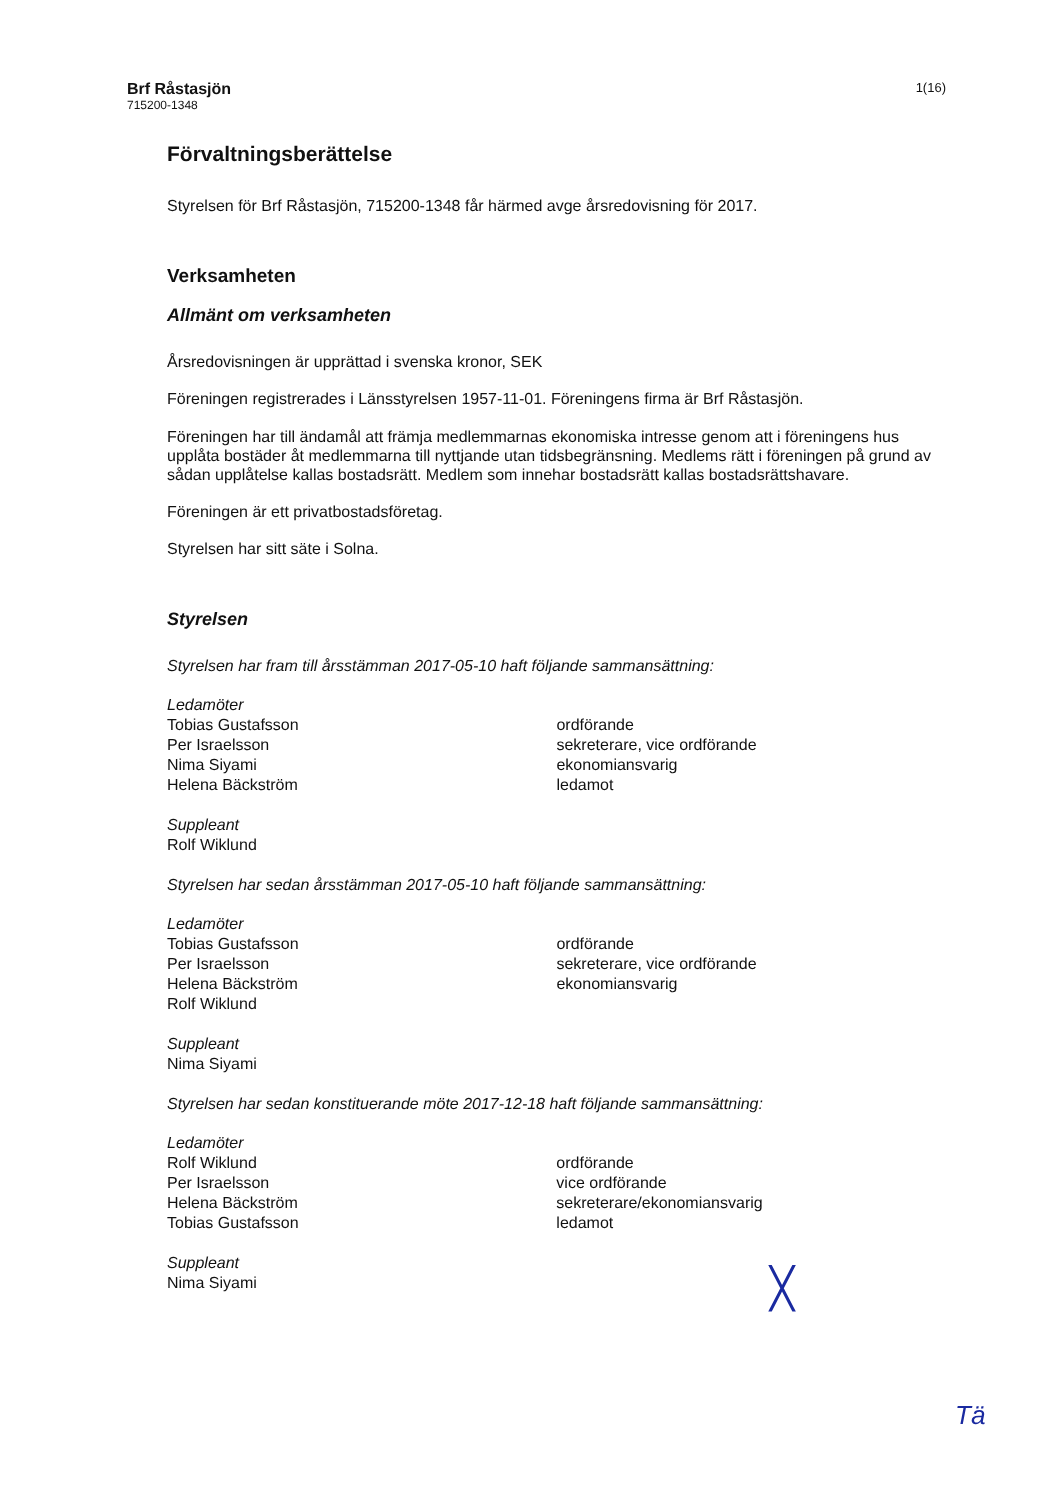Brf Råstasjön
715200-1348
1(16)
Förvaltningsberättelse
Styrelsen för Brf Råstasjön, 715200-1348 får härmed avge årsredovisning för 2017.
Verksamheten
Allmänt om verksamheten
Årsredovisningen är upprättad i svenska kronor, SEK
Föreningen registrerades i Länsstyrelsen 1957-11-01. Föreningens firma är Brf Råstasjön.
Föreningen har till ändamål att främja medlemmarnas ekonomiska intresse genom att i föreningens hus upplåta bostäder åt medlemmarna till nyttjande utan tidsbegränsning. Medlems rätt i föreningen på grund av sådan upplåtelse kallas bostadsrätt. Medlem som innehar bostadsrätt kallas bostadsrättshavare.
Föreningen är ett privatbostadsföretag.
Styrelsen har sitt säte i Solna.
Styrelsen
Styrelsen har fram till årsstämman 2017-05-10 haft följande sammansättning:
| Ledamöter | |
| Tobias Gustafsson | ordförande |
| Per Israelsson | sekreterare, vice ordförande |
| Nima Siyami | ekonomiansvarig |
| Helena Bäckström | ledamot |
| Suppleant | |
| Rolf Wiklund | |
Styrelsen har sedan årsstämman 2017-05-10 haft följande sammansättning:
| Ledamöter | |
| Tobias Gustafsson | ordförande |
| Per Israelsson | sekreterare, vice ordförande |
| Helena Bäckström | ekonomiansvarig |
| Rolf Wiklund | |
| Suppleant | |
| Nima Siyami | |
Styrelsen har sedan konstituerande möte 2017-12-18 haft följande sammansättning:
| Ledamöter | |
| Rolf Wiklund | ordförande |
| Per Israelsson | vice ordförande |
| Helena Bäckström | sekreterare/ekonomiansvarig |
| Tobias Gustafsson | ledamot |
| Suppleant | |
| Nima Siyami | |
╳
Tä